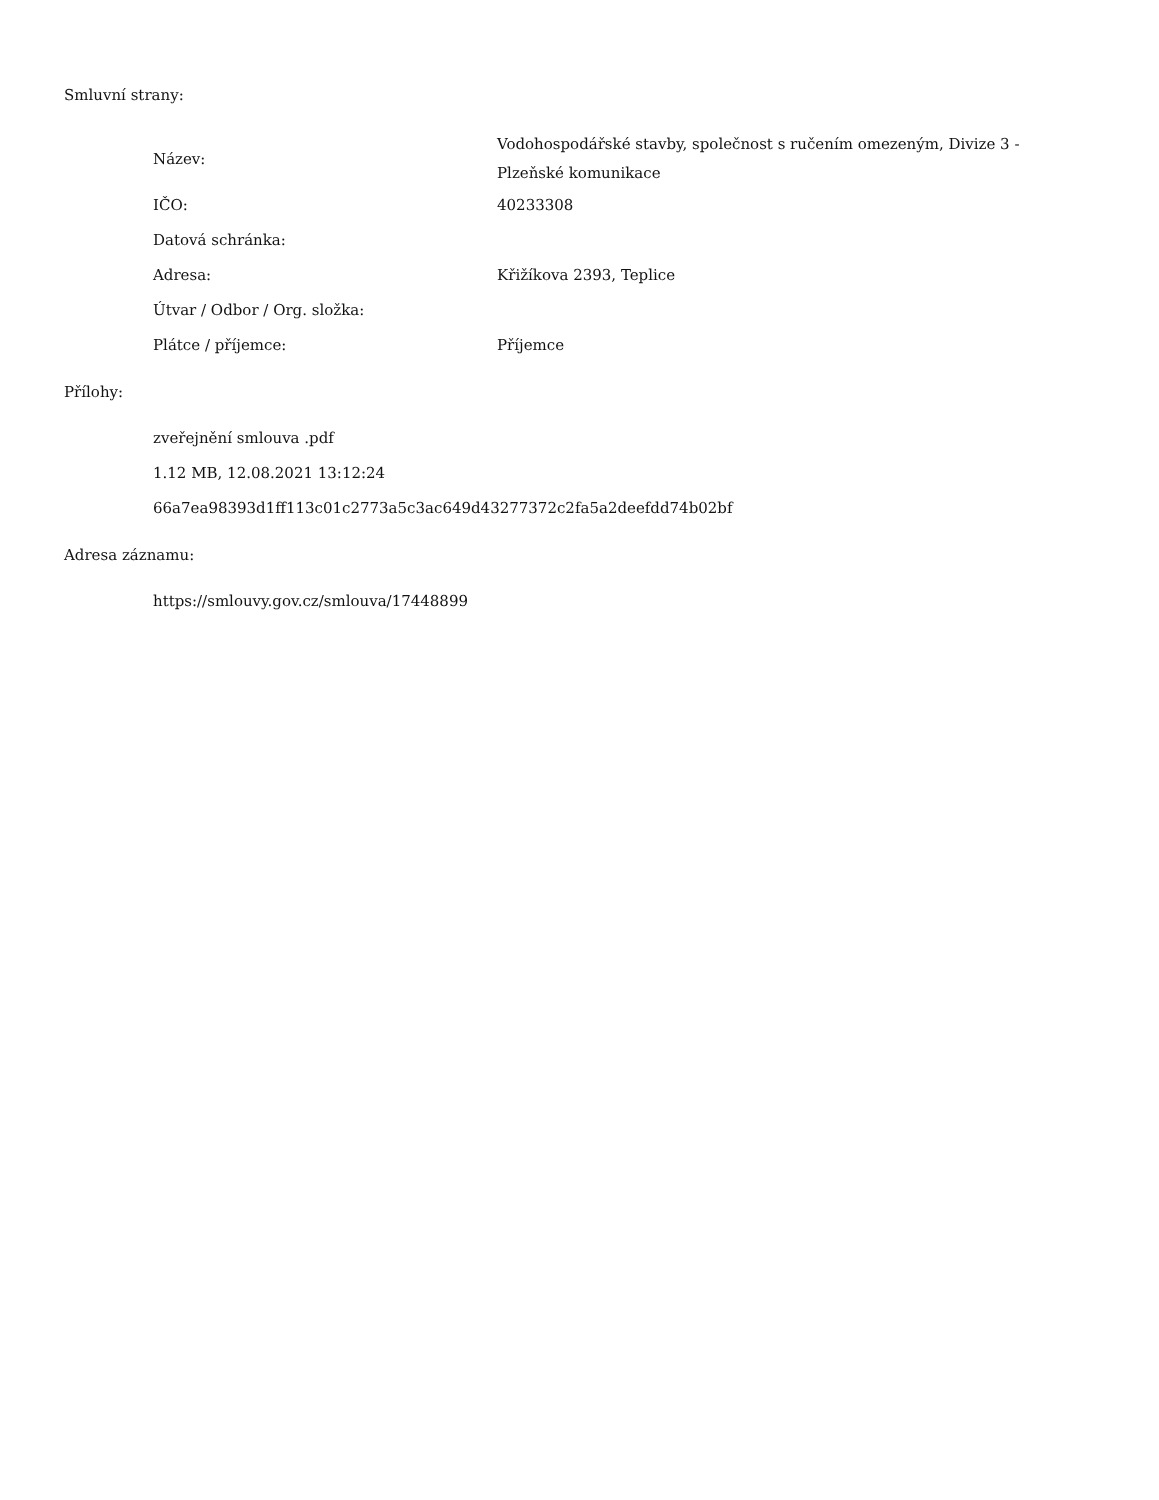Smluvní strany:
| Název: | Vodohospodářské stavby, společnost s ručením omezeným, Divize 3 - Plzeňské komunikace |
| IČO: | 40233308 |
| Datová schránka: | |
| Adresa: | Křižíkova 2393, Teplice |
| Útvar / Odbor / Org. složka: | |
| Plátce / příjemce: | Příjemce |
Přílohy:
zveřejnění smlouva .pdf
1.12 MB, 12.08.2021 13:12:24
66a7ea98393d1ff113c01c2773a5c3ac649d43277372c2fa5a2deefdd74b02bf
Adresa záznamu:
https://smlouvy.gov.cz/smlouva/17448899